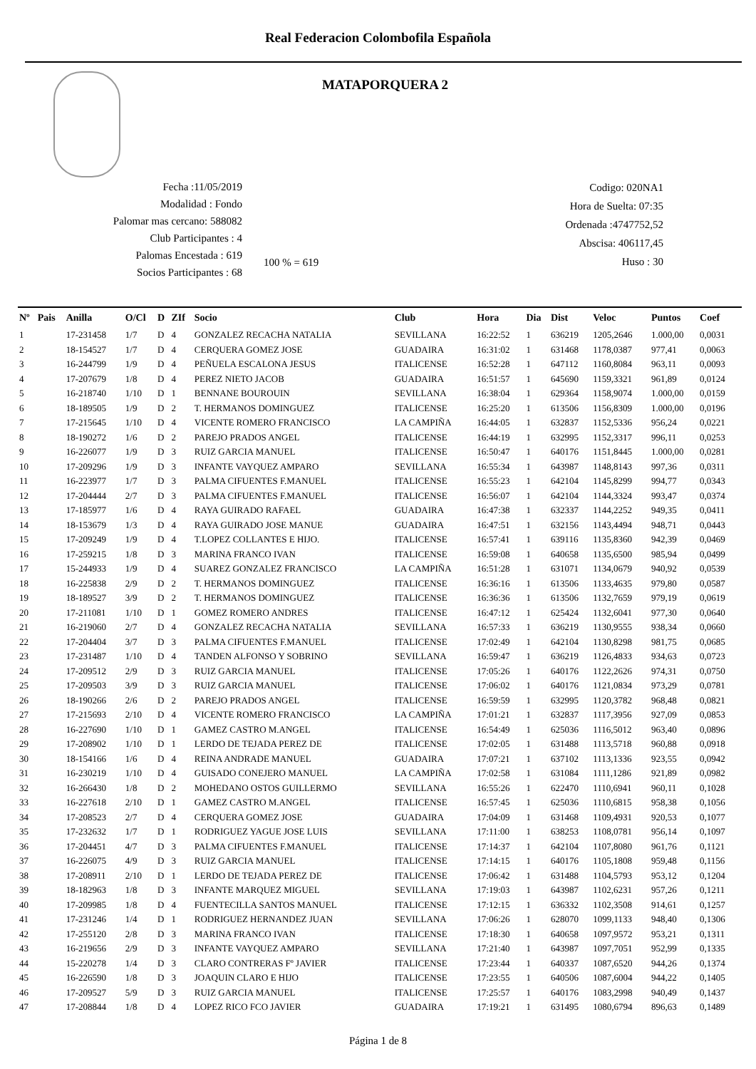Real Federacion Colombofila Española
MATAPORQUERA 2
Fecha :11/05/2019
Modalidad : Fondo
Palomar mas cercano: 588082
Club Participantes : 4
Palomas Encestada : 619
Socios Participantes : 68
100 % = 619
Codigo: 020NA1
Hora de Suelta: 07:35
Ordenada :4747752,52
Abscisa: 406117,45
Huso : 30
| Nº | Pais | Anilla | O/Cl | D | ZIf | Socio | Club | Hora | Dia | Dist | Veloc | Puntos | Coef |
| --- | --- | --- | --- | --- | --- | --- | --- | --- | --- | --- | --- | --- | --- |
| 1 | | 17-231458 | 1/7 | D | 4 | GONZALEZ RECACHA NATALIA | SEVILLANA | 16:22:52 | 1 | 636219 | 1205,2646 | 1.000,00 | 0,0031 |
| 2 | | 18-154527 | 1/7 | D | 4 | CERQUERA GOMEZ JOSE | GUADAIRA | 16:31:02 | 1 | 631468 | 1178,0387 | 977,41 | 0,0063 |
| 3 | | 16-244799 | 1/9 | D | 4 | PEÑUELA ESCALONA JESUS | ITALICENSE | 16:52:28 | 1 | 647112 | 1160,8084 | 963,11 | 0,0093 |
| 4 | | 17-207679 | 1/8 | D | 4 | PEREZ NIETO JACOB | GUADAIRA | 16:51:57 | 1 | 645690 | 1159,3321 | 961,89 | 0,0124 |
| 5 | | 16-218740 | 1/10 | D | 1 | BENNANE BOUROUIN | SEVILLANA | 16:38:04 | 1 | 629364 | 1158,9074 | 1.000,00 | 0,0159 |
| 6 | | 18-189505 | 1/9 | D | 2 | T. HERMANOS DOMINGUEZ | ITALICENSE | 16:25:20 | 1 | 613506 | 1156,8309 | 1.000,00 | 0,0196 |
| 7 | | 17-215645 | 1/10 | D | 4 | VICENTE ROMERO FRANCISCO | LA CAMPIÑA | 16:44:05 | 1 | 632837 | 1152,5336 | 956,24 | 0,0221 |
| 8 | | 18-190272 | 1/6 | D | 2 | PAREJO PRADOS ANGEL | ITALICENSE | 16:44:19 | 1 | 632995 | 1152,3317 | 996,11 | 0,0253 |
| 9 | | 16-226077 | 1/9 | D | 3 | RUIZ GARCIA MANUEL | ITALICENSE | 16:50:47 | 1 | 640176 | 1151,8445 | 1.000,00 | 0,0281 |
| 10 | | 17-209296 | 1/9 | D | 3 | INFANTE VAYQUEZ AMPARO | SEVILLANA | 16:55:34 | 1 | 643987 | 1148,8143 | 997,36 | 0,0311 |
| 11 | | 16-223977 | 1/7 | D | 3 | PALMA CIFUENTES F.MANUEL | ITALICENSE | 16:55:23 | 1 | 642104 | 1145,8299 | 994,77 | 0,0343 |
| 12 | | 17-204444 | 2/7 | D | 3 | PALMA CIFUENTES F.MANUEL | ITALICENSE | 16:56:07 | 1 | 642104 | 1144,3324 | 993,47 | 0,0374 |
| 13 | | 17-185977 | 1/6 | D | 4 | RAYA GUIRADO RAFAEL | GUADAIRA | 16:47:38 | 1 | 632337 | 1144,2252 | 949,35 | 0,0411 |
| 14 | | 18-153679 | 1/3 | D | 4 | RAYA GUIRADO JOSE MANUE | GUADAIRA | 16:47:51 | 1 | 632156 | 1143,4494 | 948,71 | 0,0443 |
| 15 | | 17-209249 | 1/9 | D | 4 | T.LOPEZ COLLANTES E HIJO. | ITALICENSE | 16:57:41 | 1 | 639116 | 1135,8360 | 942,39 | 0,0469 |
| 16 | | 17-259215 | 1/8 | D | 3 | MARINA FRANCO IVAN | ITALICENSE | 16:59:08 | 1 | 640658 | 1135,6500 | 985,94 | 0,0499 |
| 17 | | 15-244933 | 1/9 | D | 4 | SUAREZ GONZALEZ FRANCISCO | LA CAMPIÑA | 16:51:28 | 1 | 631071 | 1134,0679 | 940,92 | 0,0539 |
| 18 | | 16-225838 | 2/9 | D | 2 | T. HERMANOS DOMINGUEZ | ITALICENSE | 16:36:16 | 1 | 613506 | 1133,4635 | 979,80 | 0,0587 |
| 19 | | 18-189527 | 3/9 | D | 2 | T. HERMANOS DOMINGUEZ | ITALICENSE | 16:36:36 | 1 | 613506 | 1132,7659 | 979,19 | 0,0619 |
| 20 | | 17-211081 | 1/10 | D | 1 | GOMEZ ROMERO ANDRES | ITALICENSE | 16:47:12 | 1 | 625424 | 1132,6041 | 977,30 | 0,0640 |
| 21 | | 16-219060 | 2/7 | D | 4 | GONZALEZ RECACHA NATALIA | SEVILLANA | 16:57:33 | 1 | 636219 | 1130,9555 | 938,34 | 0,0660 |
| 22 | | 17-204404 | 3/7 | D | 3 | PALMA CIFUENTES F.MANUEL | ITALICENSE | 17:02:49 | 1 | 642104 | 1130,8298 | 981,75 | 0,0685 |
| 23 | | 17-231487 | 1/10 | D | 4 | TANDEN ALFONSO Y SOBRINO | SEVILLANA | 16:59:47 | 1 | 636219 | 1126,4833 | 934,63 | 0,0723 |
| 24 | | 17-209512 | 2/9 | D | 3 | RUIZ GARCIA MANUEL | ITALICENSE | 17:05:26 | 1 | 640176 | 1122,2626 | 974,31 | 0,0750 |
| 25 | | 17-209503 | 3/9 | D | 3 | RUIZ GARCIA MANUEL | ITALICENSE | 17:06:02 | 1 | 640176 | 1121,0834 | 973,29 | 0,0781 |
| 26 | | 18-190266 | 2/6 | D | 2 | PAREJO PRADOS ANGEL | ITALICENSE | 16:59:59 | 1 | 632995 | 1120,3782 | 968,48 | 0,0821 |
| 27 | | 17-215693 | 2/10 | D | 4 | VICENTE ROMERO FRANCISCO | LA CAMPIÑA | 17:01:21 | 1 | 632837 | 1117,3956 | 927,09 | 0,0853 |
| 28 | | 16-227690 | 1/10 | D | 1 | GAMEZ CASTRO M.ANGEL | ITALICENSE | 16:54:49 | 1 | 625036 | 1116,5012 | 963,40 | 0,0896 |
| 29 | | 17-208902 | 1/10 | D | 1 | LERDO DE TEJADA PEREZ DE | ITALICENSE | 17:02:05 | 1 | 631488 | 1113,5718 | 960,88 | 0,0918 |
| 30 | | 18-154166 | 1/6 | D | 4 | REINA ANDRADE MANUEL | GUADAIRA | 17:07:21 | 1 | 637102 | 1113,1336 | 923,55 | 0,0942 |
| 31 | | 16-230219 | 1/10 | D | 4 | GUISADO CONEJERO MANUEL | LA CAMPIÑA | 17:02:58 | 1 | 631084 | 1111,1286 | 921,89 | 0,0982 |
| 32 | | 16-266430 | 1/8 | D | 2 | MOHEDANO OSTOS GUILLERMO | SEVILLANA | 16:55:26 | 1 | 622470 | 1110,6941 | 960,11 | 0,1028 |
| 33 | | 16-227618 | 2/10 | D | 1 | GAMEZ CASTRO M.ANGEL | ITALICENSE | 16:57:45 | 1 | 625036 | 1110,6815 | 958,38 | 0,1056 |
| 34 | | 17-208523 | 2/7 | D | 4 | CERQUERA GOMEZ JOSE | GUADAIRA | 17:04:09 | 1 | 631468 | 1109,4931 | 920,53 | 0,1077 |
| 35 | | 17-232632 | 1/7 | D | 1 | RODRIGUEZ YAGUE JOSE LUIS | SEVILLANA | 17:11:00 | 1 | 638253 | 1108,0781 | 956,14 | 0,1097 |
| 36 | | 17-204451 | 4/7 | D | 3 | PALMA CIFUENTES F.MANUEL | ITALICENSE | 17:14:37 | 1 | 642104 | 1107,8080 | 961,76 | 0,1121 |
| 37 | | 16-226075 | 4/9 | D | 3 | RUIZ GARCIA MANUEL | ITALICENSE | 17:14:15 | 1 | 640176 | 1105,1808 | 959,48 | 0,1156 |
| 38 | | 17-208911 | 2/10 | D | 1 | LERDO DE TEJADA PEREZ DE | ITALICENSE | 17:06:42 | 1 | 631488 | 1104,5793 | 953,12 | 0,1204 |
| 39 | | 18-182963 | 1/8 | D | 3 | INFANTE MARQUEZ MIGUEL | SEVILLANA | 17:19:03 | 1 | 643987 | 1102,6231 | 957,26 | 0,1211 |
| 40 | | 17-209985 | 1/8 | D | 4 | FUENTECILLA SANTOS MANUEL | ITALICENSE | 17:12:15 | 1 | 636332 | 1102,3508 | 914,61 | 0,1257 |
| 41 | | 17-231246 | 1/4 | D | 1 | RODRIGUEZ HERNANDEZ JUAN | SEVILLANA | 17:06:26 | 1 | 628070 | 1099,1133 | 948,40 | 0,1306 |
| 42 | | 17-255120 | 2/8 | D | 3 | MARINA FRANCO IVAN | ITALICENSE | 17:18:30 | 1 | 640658 | 1097,9572 | 953,21 | 0,1311 |
| 43 | | 16-219656 | 2/9 | D | 3 | INFANTE VAYQUEZ AMPARO | SEVILLANA | 17:21:40 | 1 | 643987 | 1097,7051 | 952,99 | 0,1335 |
| 44 | | 15-220278 | 1/4 | D | 3 | CLARO CONTRERAS Fº JAVIER | ITALICENSE | 17:23:44 | 1 | 640337 | 1087,6520 | 944,26 | 0,1374 |
| 45 | | 16-226590 | 1/8 | D | 3 | JOAQUIN CLARO E HIJO | ITALICENSE | 17:23:55 | 1 | 640506 | 1087,6004 | 944,22 | 0,1405 |
| 46 | | 17-209527 | 5/9 | D | 3 | RUIZ GARCIA MANUEL | ITALICENSE | 17:25:57 | 1 | 640176 | 1083,2998 | 940,49 | 0,1437 |
| 47 | | 17-208844 | 1/8 | D | 4 | LOPEZ RICO FCO JAVIER | GUADAIRA | 17:19:21 | 1 | 631495 | 1080,6794 | 896,63 | 0,1489 |
Página 1 de 8